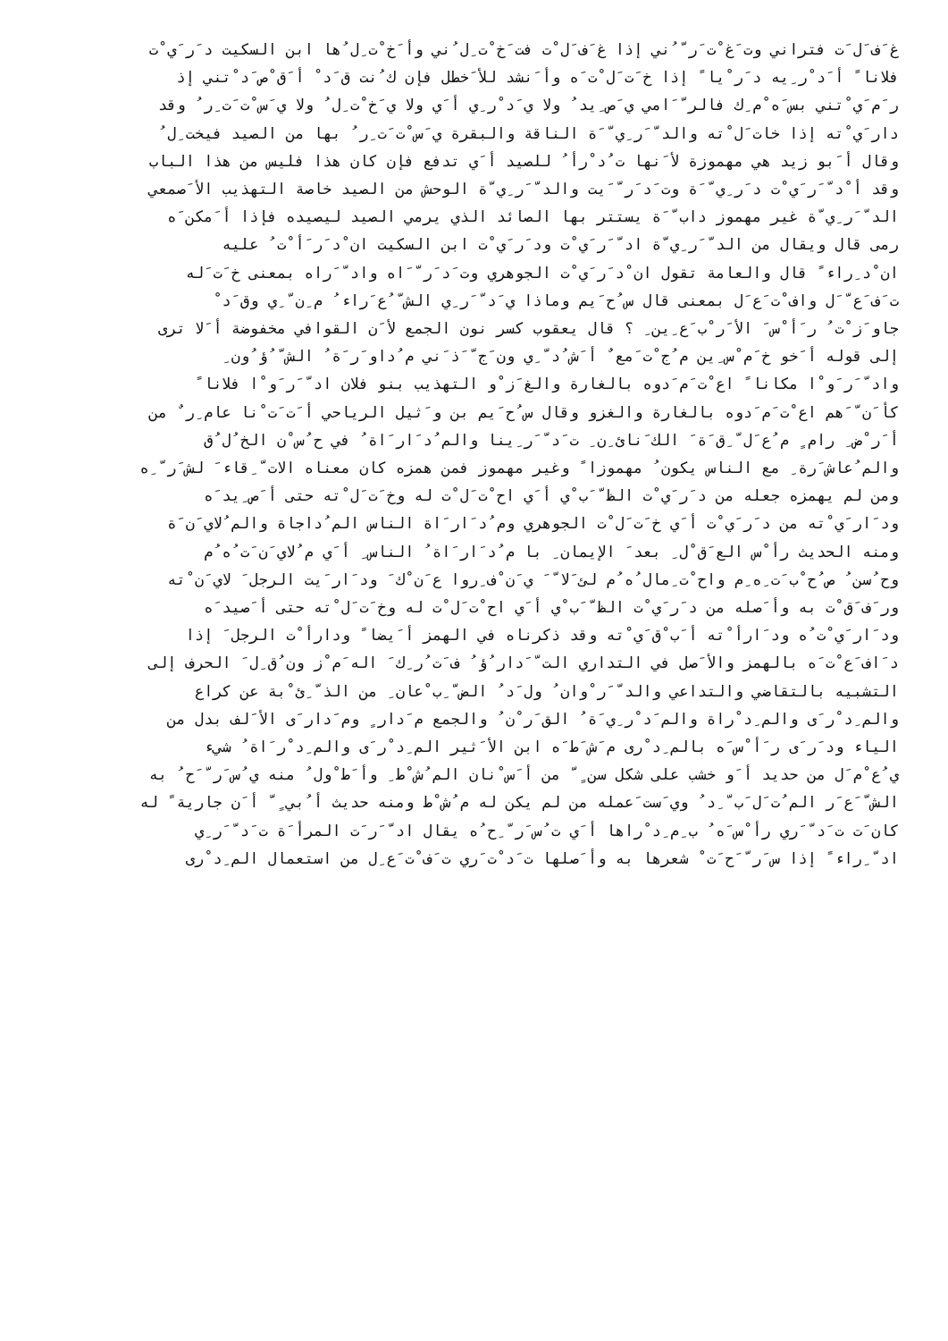غ َف َل َت فتراني وت َغ ْت َر ّ ُني إذا غ َف َل ْت فت َخ ْت ِل ُني وأ َخ ْت ِل ُها ابن السكيت د َر َي ْت
فلانا ً أ َد ْر ِيه د َر ْيا ً إذا خ َت َل ْت َه وأ َنشد للأ َخطل فإن ك ُنت ق َد ْ أ َق ْص َد ْتني إذ
ر َم َي ْتني بس َه ْم ِك فالر ّ َامي ي َص ِيد ُ ولا ي َد ْر ِي أ َي ولا ي َخ ْت ِل ُ ولا ي َس ْت َت ِر ُ وقد
دار َي ْته إذا خات َل ْته والد ّ َر ِي ّ َة الناقة والبقرة ي َس ْت َت ِر ُ بها من الصيد فيخت ِل ُ
وقال أ َبو زيد هي مهموزة لأ َنها ت ُد ْرأ ُ للصيد أ َي تدفع فإن كان هذا فليس من هذا الباب
وقد أ ْد ّ َر َي ْت د َر ِي ّ َة وت َد َر ّ َيت والد ّ َر ِي ّة الوحش من الصيد خاصة التهذيب الأ َصمعي
الد ّ َر ِي ّة غير مهموز داب ّ َة يستتر بها الصائد الذي يرمي الصيد ليصيده فإذا أ َمكن َه
رمى قال ويقال من الد ّ َر ِي ّة اد ّ َر َي ْت ود َر َي ْت ابن السكيت ان ْد َر َأ ْت ُ عليه
ان ْد ِراء ً قال والعامة تقول ان ْد َر َي ْت الجوهري وت َد َر ّ َاه واد ّ َراه بمعنى خ َت َله
ت َف َع ّ َل واف ْت َع َل بمعنى قال س ُح َيم وماذا ي َد ّ َر ِي الش ّ ُع َراء ُ م ِن ّ ِي وق َد ْ
جاو َز ْت ُ ر َأ ْس َ الأ َر ْب َع ِين ِ ؟ قال يعقوب كسر نون الجمع لأ َن القوافي مخفوضة أ َلا ترى
إلى قوله أ َخو خ َم ْس ِين م ُج ْت َمع ٌ أ َش ُد ّ ِي ون َج ّ َذ َني م ُداو َر َة ُ الش ّ ُؤ ُون ِ
واد ّ َر َو ْا مكانا ً اع ْت َم َدوه بالغارة والغ َز ْو التهذيب بنو فلان اد ّ َر َو ْا فلانا ً
كأ َن ّ َهم اع ْت َم َدوه بالغارة والغزو وقال س ُح َيم بن و َثيل الرياحي أ َت َت ْنا عام ِر ٌ من
أ َر ْض ِ رام ٍ م ُع َل ّ ِق َة َ الك َنائ ِن ِ ت َد ّ َر ِينا والم ُد َار َاة ُ في ح ُس ْن الخ ُل ُق
والم ُعاش َرة ِ مع الناس يكون ُ مهموزا ً وغير مهموز فمن همزه كان معناه الات ّ ِقاء َ لش َر ّ ِه
ومن لم يهمزه جعله من د َر َي ْت الظ ّ َب ْي أ َي اح ْت َل ْت له وخ َت َل ْته حتى أ َص ِيد َه
ود َار َي ْته من د َر َي ْت أ َي خ َت َل ْت الجوهري وم ُد َار َاة الناس الم ُداجاة والم ُلاي َن َة
ومنه الحديث رأ ْس الع َق ْل ِ بعد َ الإيمان ِ با م ُد َار َاة ُ الناس ِ أ َي م ُلاي َن َت ُه ُم
وح ُسن ُ ص ُح ْب َت ِه ِم واح ْت ِمال ُه ُم لئ َلا ّ َ ي َن ْف ِروا ع َن ْك َ ود َار َيت الرجل َ لاي َن ْته
ور َف َق ْت به وأ َصله من د َر َي ْت الظ ّ َب ْي أ َي اح ْت َل ْت له وخ َت َل ْته حتى أ َصيد َه
ود َار َي ْت ُه ود َارأ ْته أ َب ْق َي ْته وقد ذكرناه في الهمز أ َيضا ً ودارأ ْت الرجل َ إذا
د َاف َع ْت َه بالهمز والأ َصل في التداري الت ّ َدار ُؤ ُ ف َت ُر ِك َ اله َم ْز ون ُق ِل َ الحرف إلى
التشبيه بالتقاضي والتداعي والد ّ َر ْوان ُ ول َد ُ الض ّ ِب ْعان ِ من الذ ّ ِئ ْبة عن كراع
والم ِد ْر َى والم ِد ْراة والم َد ْر ِي َة ُ الق َر ْن ُ والجمع م َدار ٍ وم َدار َى الأ َلف بدل من
الياء ود َر َى ر َأ ْس َه بالم ِد ْرى م َش َط َه ابن الأ َثير الم ِد ْر َى والم ِد ْر َاة ُ شيء
ي ُع ْم َل من حديد أ َو خشب على شكل سن ٍ ّ من أ َس ْنان الم ُش ْط ِ وأ َط ْول ُ منه ي ُس َر ّ َح ُ به
الش ّ َع َر الم ُت َل َب ّ ِد ُ وي َست َعمله من لم يكن له م ُش ْط ومنه حديث أ ُبي ٍ ّ أ َن جارية ً له
كان َت ت َد ّ َري رأ ْس َه ُ ب ِم ِد ْراها أ َي ت ُس َر ّ ِح ُه يقال اد ّ َر َت المرأ َة ت َد ّ َر ِي
اد ّ ِراء ً إذا س َر ّ َح َت ْ شعرها به وأ َصلها ت َد ْت َري ت َف ْت َع ِل من استعمال الم ِد ْرى